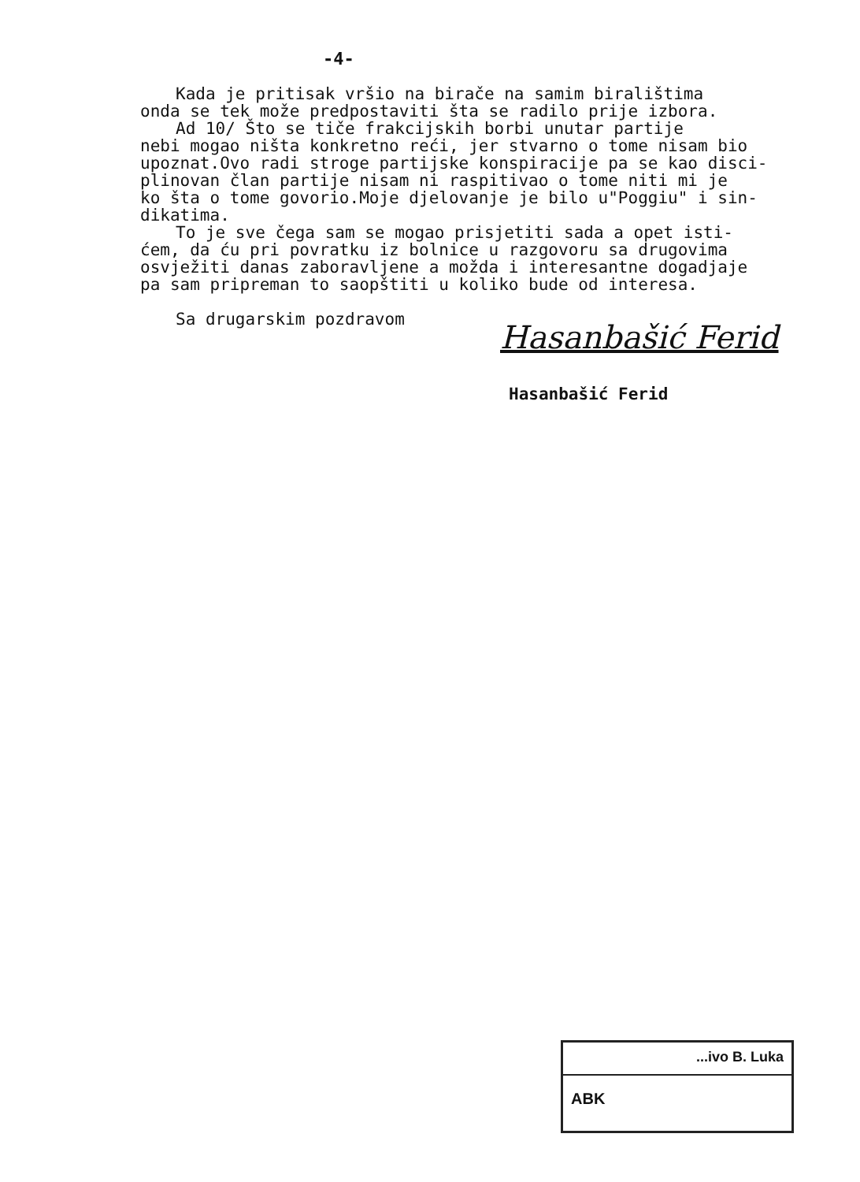-4-
Kada je pritisak vršio na birače na samim biralištima
onda se tek može predpostaviti šta se radilo prije izbora.
Ad 10/ Što se tiče frakcijskih borbi unutar partije
nebi mogao ništa konkretno reći, jer stvarno o tome nisam bio
upoznat.Ovo radi stroge partijske konspiracije pa se kao disci-
plinovan član partije nisam ni raspitivao o tome niti mi je
ko šta o tome govorio.Moje djelovanje je bilo u"Poggiu" i sin-
dikatima.
To je sve čega sam se mogao prisjetiti sada a opet isti-
ćem, da ću pri povratku iz bolnice u razgovoru sa drugovima
osvježiti danas zaboravljene a možda i interesantne dogadjaje
pa sam pripreman to saopštiti u koliko bude od interesa.
Sa drugarskim pozdravom
Hasanbašić Ferid
Hasanbašić Ferid
...ivo B. Luka
ABK